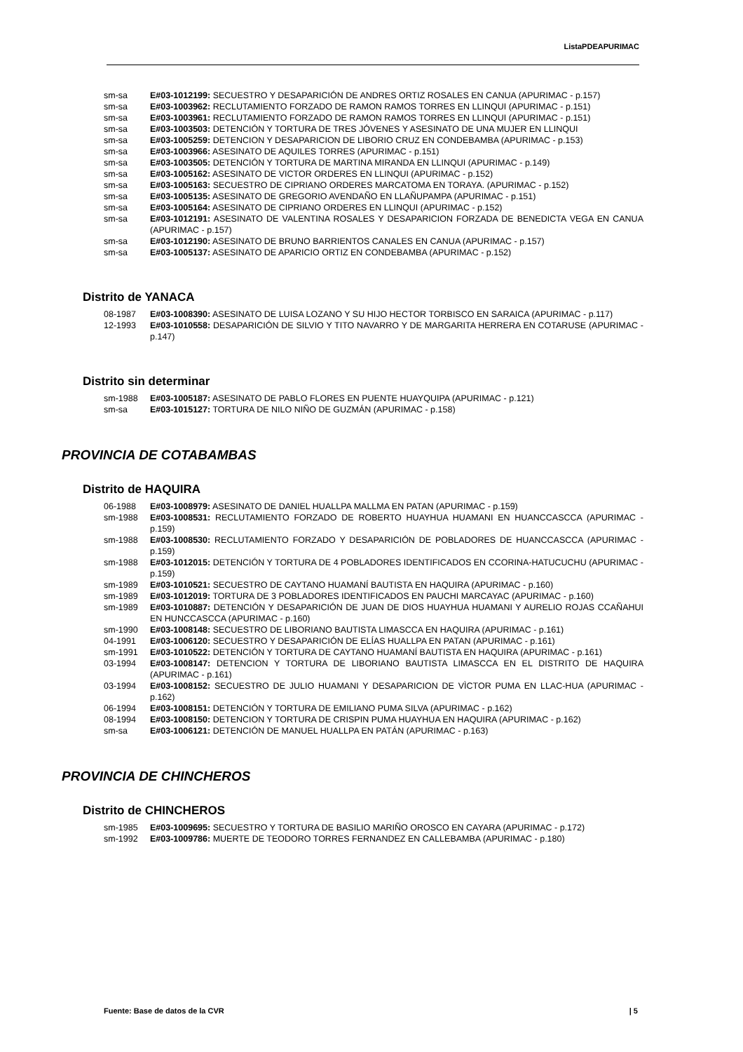ListaPDEAPURIMAC
sm-sa E#03-1012199: SECUESTRO Y DESAPARICIÓN DE ANDRES ORTIZ ROSALES EN CANUA (APURIMAC - p.157)
sm-sa E#03-1003962: RECLUTAMIENTO FORZADO DE RAMON RAMOS TORRES EN LLINQUI (APURIMAC - p.151)
sm-sa E#03-1003961: RECLUTAMIENTO FORZADO DE RAMON RAMOS TORRES EN LLINQUI (APURIMAC - p.151)
sm-sa E#03-1003503: DETENCIÓN Y TORTURA DE TRES JÓVENES Y ASESINATO DE UNA MUJER EN LLINQUI
sm-sa E#03-1005259: DETENCION Y DESAPARICION DE LIBORIO CRUZ EN CONDEBAMBA (APURIMAC - p.153)
sm-sa E#03-1003966: ASESINATO DE AQUILES TORRES (APURIMAC - p.151)
sm-sa E#03-1003505: DETENCIÓN Y TORTURA DE MARTINA MIRANDA EN LLINQUI (APURIMAC - p.149)
sm-sa E#03-1005162: ASESINATO DE VICTOR ORDERES EN LLINQUI (APURIMAC - p.152)
sm-sa E#03-1005163: SECUESTRO DE CIPRIANO ORDERES MARCATOMA EN TORAYA. (APURIMAC - p.152)
sm-sa E#03-1005135: ASESINATO DE GREGORIO AVENDAÑO EN LLAÑUPAMPA (APURIMAC - p.151)
sm-sa E#03-1005164: ASESINATO DE CIPRIANO ORDERES EN LLINQUI (APURIMAC - p.152)
sm-sa E#03-1012191: ASESINATO DE VALENTINA ROSALES Y DESAPARICION FORZADA DE BENEDICTA VEGA EN CANUA (APURIMAC - p.157)
sm-sa E#03-1012190: ASESINATO DE BRUNO BARRIENTOS CANALES EN CANUA (APURIMAC - p.157)
sm-sa E#03-1005137: ASESINATO DE APARICIO ORTIZ EN CONDEBAMBA (APURIMAC - p.152)
Distrito de YANACA
08-1987 E#03-1008390: ASESINATO DE LUISA LOZANO Y SU HIJO HECTOR TORBISCO EN SARAICA (APURIMAC - p.117)
12-1993 E#03-1010558: DESAPARICIÓN DE SILVIO Y TITO NAVARRO Y DE MARGARITA HERRERA EN COTARUSE (APURIMAC - p.147)
Distrito sin determinar
sm-1988 E#03-1005187: ASESINATO DE PABLO FLORES EN PUENTE HUAYQUIPA (APURIMAC - p.121)
sm-sa E#03-1015127: TORTURA DE NILO NIÑO DE GUZMÁN (APURIMAC - p.158)
PROVINCIA DE COTABAMBAS
Distrito de HAQUIRA
06-1988 E#03-1008979: ASESINATO DE DANIEL HUALLPA MALLMA EN PATAN (APURIMAC - p.159)
sm-1988 E#03-1008531: RECLUTAMIENTO FORZADO DE ROBERTO HUAYHUA HUAMANI EN HUANCCASCCA (APURIMAC - p.159)
sm-1988 E#03-1008530: RECLUTAMIENTO FORZADO Y DESAPARICIÓN DE POBLADORES DE HUANCCASCCA (APURIMAC - p.159)
sm-1988 E#03-1012015: DETENCIÓN Y TORTURA DE 4 POBLADORES IDENTIFICADOS EN CCORINA-HATUCUCHU (APURIMAC - p.159)
sm-1989 E#03-1010521: SECUESTRO DE CAYTANO HUAMANÍ BAUTISTA EN HAQUIRA (APURIMAC - p.160)
sm-1989 E#03-1012019: TORTURA DE 3 POBLADORES IDENTIFICADOS EN PAUCHI MARCAYAC (APURIMAC - p.160)
sm-1989 E#03-1010887: DETENCIÓN Y DESAPARICIÓN DE JUAN DE DIOS HUAYHUA HUAMANI Y AURELIO ROJAS CCAÑAHUI EN HUNCCASCCA (APURIMAC - p.160)
sm-1990 E#03-1008148: SECUESTRO DE LIBORIANO BAUTISTA LIMASCCA EN HAQUIRA (APURIMAC - p.161)
04-1991 E#03-1006120: SECUESTRO Y DESAPARICIÓN DE ELÍAS HUALLPA EN PATAN (APURIMAC - p.161)
sm-1991 E#03-1010522: DETENCIÓN Y TORTURA DE CAYTANO HUAMANÍ BAUTISTA EN HAQUIRA (APURIMAC - p.161)
03-1994 E#03-1008147: DETENCION Y TORTURA DE LIBORIANO BAUTISTA LIMASCCA EN EL DISTRITO DE HAQUIRA (APURIMAC - p.161)
03-1994 E#03-1008152: SECUESTRO DE JULIO HUAMANI Y DESAPARICION DE VÌCTOR PUMA EN LLAC-HUA (APURIMAC - p.162)
06-1994 E#03-1008151: DETENCIÓN Y TORTURA DE EMILIANO PUMA SILVA (APURIMAC - p.162)
08-1994 E#03-1008150: DETENCION Y TORTURA DE CRISPIN PUMA HUAYHUA EN HAQUIRA (APURIMAC - p.162)
sm-sa E#03-1006121: DETENCIÓN DE MANUEL HUALLPA EN PATÁN (APURIMAC - p.163)
PROVINCIA DE CHINCHEROS
Distrito de CHINCHEROS
sm-1985 E#03-1009695: SECUESTRO Y TORTURA DE BASILIO MARIÑO OROSCO EN CAYARA (APURIMAC - p.172)
sm-1992 E#03-1009786: MUERTE DE TEODORO TORRES FERNANDEZ EN CALLEBAMBA (APURIMAC - p.180)
Fuente: Base de datos de la CVR | 5